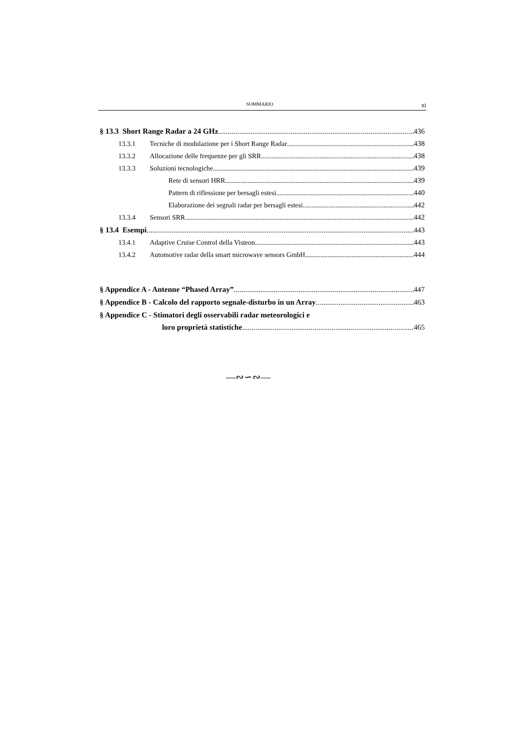SOMMARIO xi
§ 13.3 Short Range Radar a 24 GHz 436
13.3.1 Tecniche di modulazione per i Short Range Radar 438
13.3.2 Allocazione delle frequenze per gli SRR 438
13.3.3 Soluzioni tecnologiche 439
Rete di sensori HRR 439
Pattern di riflessione per bersagli estesi 440
Elaborazione dei segnali radar per bersagli estesi 442
13.3.4 Sensori SRR 442
§ 13.4 Esempi 443
13.4.1 Adaptive Cruise Control della Visteon 443
13.4.2 Automotive radar della smart microwave sensors GmbH 444
§ Appendice A - Antenne “Phased Array” 447
§ Appendice B - Calcolo del rapporto segnale-disturbo in un Array 463
§ Appendice C - Stimatori degli osservabili radar meteorologici e
loro proprietà statistiche 465
—∾∽∾—